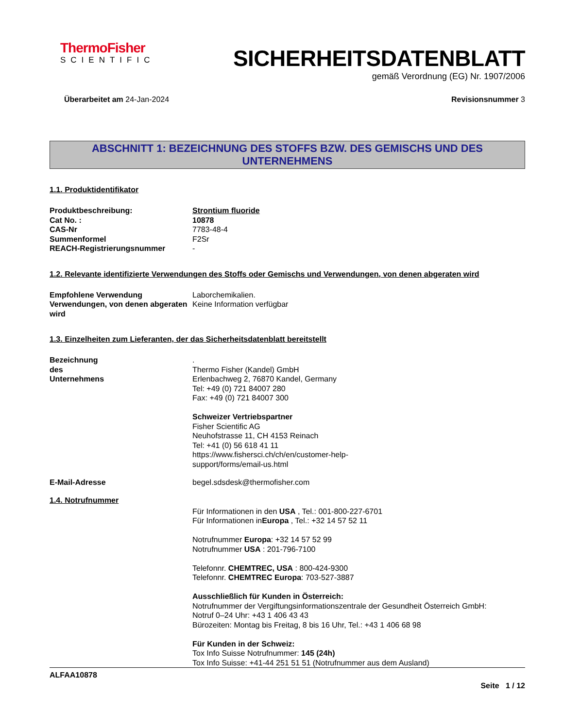ThermoFisher
SCIENTIFIC
SICHERHEITSDATENBLATT
gemäß Verordnung (EG) Nr. 1907/2006
Überarbeitet am 24-Jan-2024 Revisionsnummer 3
ABSCHNITT 1: BEZEICHNUNG DES STOFFS BZW. DES GEMISCHS UND DES UNTERNEHMENS
1.1. Produktidentifikator
Produktbeschreibung: Strontium fluoride
Cat No. : 10878
CAS-Nr 7783-48-4
Summenformel F2Sr
REACH-Registrierungsnummer -
1.2. Relevante identifizierte Verwendungen des Stoffs oder Gemischs und Verwendungen, von denen abgeraten wird
Empfohlene Verwendung Laborchemikalien.
Verwendungen, von denen abgeraten wird
Keine Information verfügbar
1.3. Einzelheiten zum Lieferanten, der das Sicherheitsdatenblatt bereitstellt
Bezeichnung des Unternehmens
.
Thermo Fisher (Kandel) GmbH
Erlenbachweg 2, 76870 Kandel, Germany
Tel: +49 (0) 721 84007 280
Fax: +49 (0) 721 84007 300
Schweizer Vertriebspartner
Fisher Scientific AG
Neuhofstrasse 11, CH 4153 Reinach
Tel: +41 (0) 56 618 41 11
https://www.fishersci.ch/ch/en/customer-help-
support/forms/email-us.html
E-Mail-Adresse begel.sdsdesk@thermofisher.com
1.4. Notrufnummer
Für Informationen in den USA , Tel.: 001-800-227-6701
Für Informationen inEuropa , Tel.: +32 14 57 52 11
Notrufnummer Europa: +32 14 57 52 99
Notrufnummer USA : 201-796-7100
Telefonnr. CHEMTREC, USA : 800-424-9300
Telefonnr. CHEMTREC Europa: 703-527-3887
Ausschließlich für Kunden in Österreich:
Notrufnummer der Vergiftungsinformationszentrale der Gesundheit Österreich GmbH:
Notruf 0–24 Uhr: +43 1 406 43 43
Bürozeiten: Montag bis Freitag, 8 bis 16 Uhr, Tel.: +43 1 406 68 98
Für Kunden in der Schweiz:
Tox Info Suisse Notrufnummer: 145 (24h)
Tox Info Suisse: +41-44 251 51 51 (Notrufnummer aus dem Ausland)
ALFAA10878
Seite 1 / 12